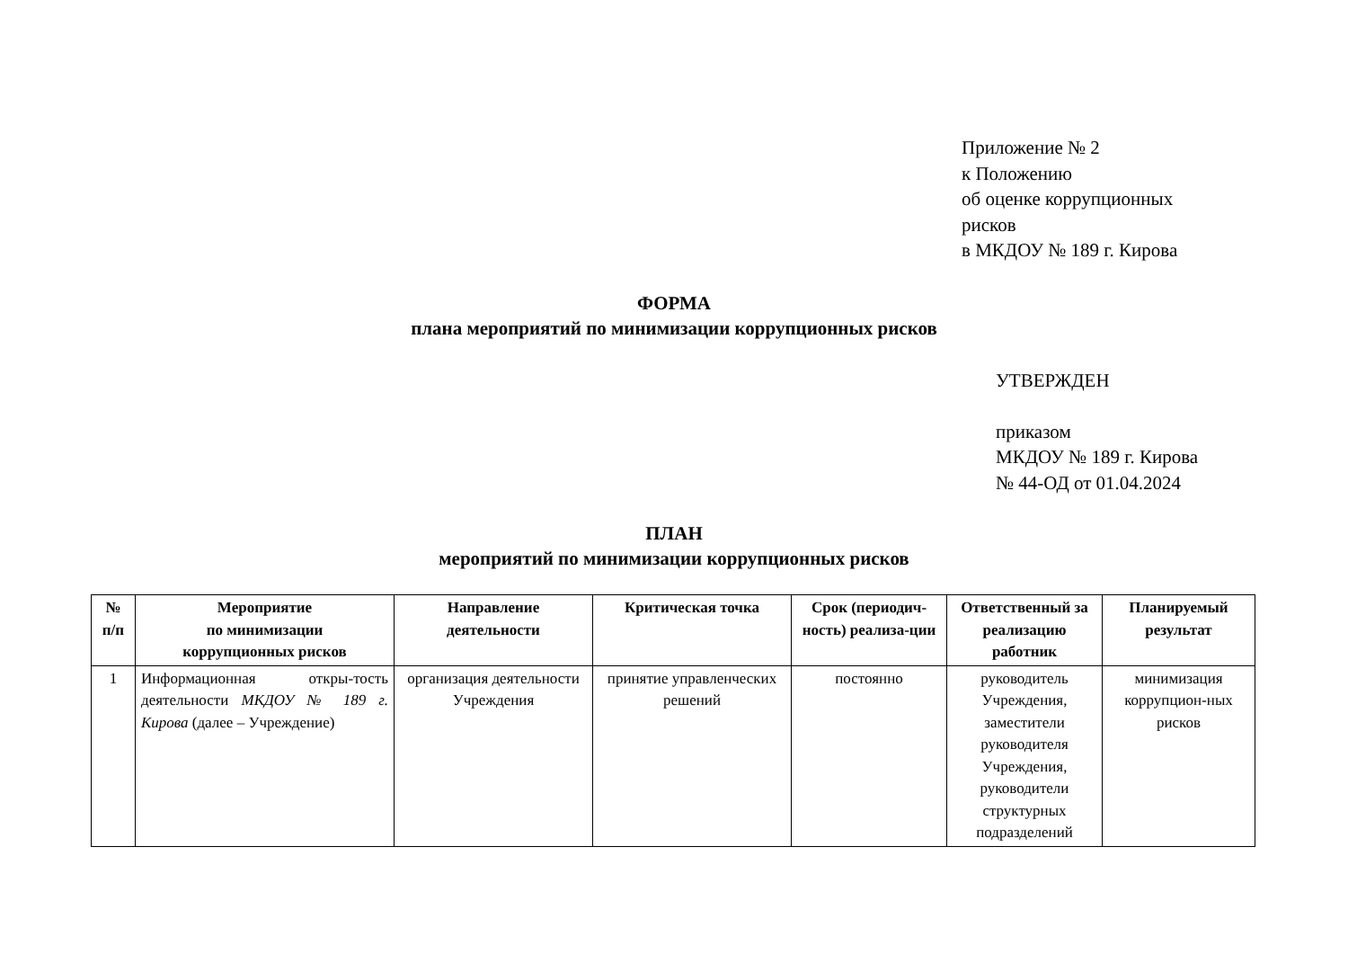Приложение № 2
к Положению
об оценке коррупционных
рисков
в МКДОУ № 189 г. Кирова
ФОРМА
плана мероприятий по минимизации коррупционных рисков
УТВЕРЖДЕН
приказом
МКДОУ № 189 г. Кирова
№ 44-ОД от 01.04.2024
ПЛАН
мероприятий по минимизации коррупционных рисков
| № п/п | Мероприятие по минимизации коррупционных рисков | Направление деятельности | Критическая точка | Срок (периодич-ность) реализа-ции | Ответственный за реализацию работник | Планируемый результат |
| --- | --- | --- | --- | --- | --- | --- |
| 1 | Информационная откры-тость деятельности МКДОУ № 189 г. Кирова (далее – Учреждение) | организация деятельности Учреждения | принятие управленческих решений | постоянно | руководитель Учреждения, заместители руководителя Учреждения, руководители структурных подразделений | минимизация коррупцион-ных рисков |